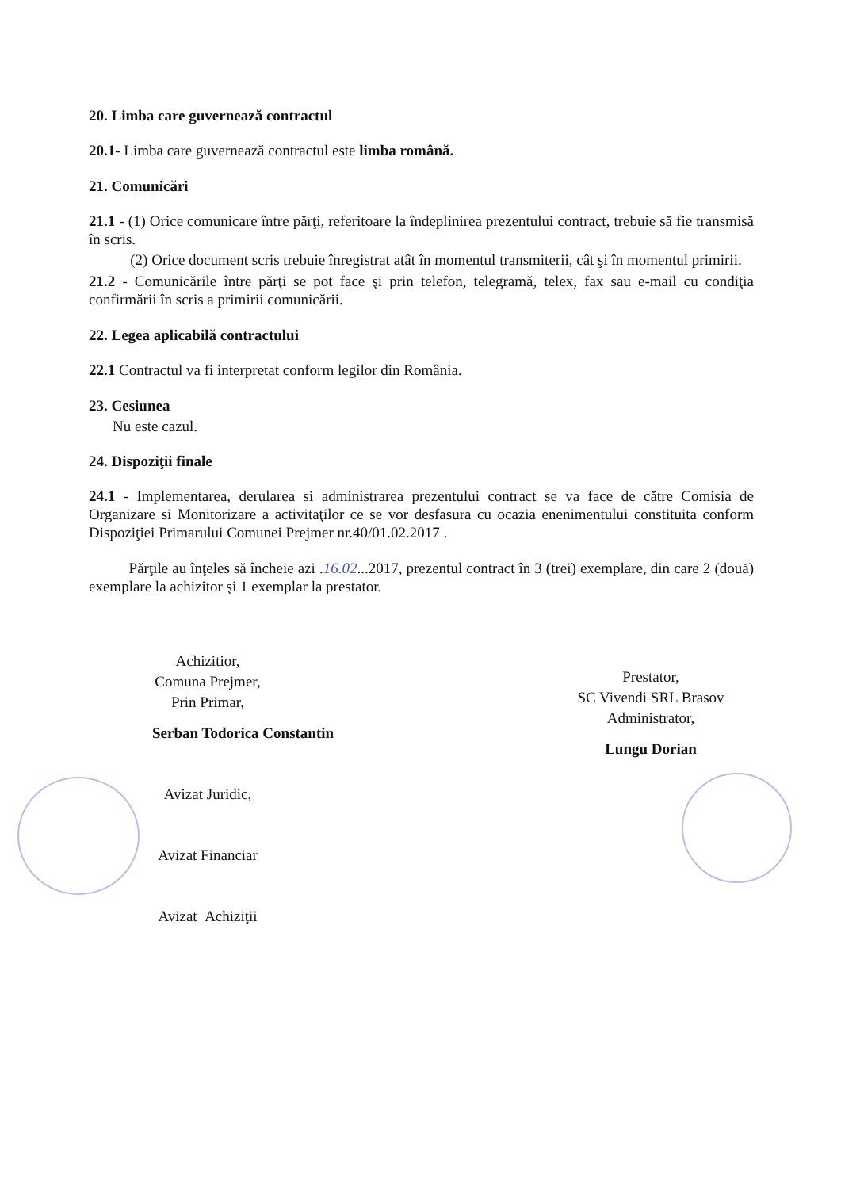20. Limba care guvernează contractul
20.1- Limba care guvernează contractul este limba română.
21. Comunicări
21.1 - (1) Orice comunicare între părţi, referitoare la îndeplinirea prezentului contract, trebuie să fie transmisă în scris.
(2) Orice document scris trebuie înregistrat atât în momentul transmiterii, cât şi în momentul primirii.
21.2 - Comunicările între părţi se pot face şi prin telefon, telegramă, telex, fax sau e-mail cu condiţia confirmării în scris a primirii comunicării.
22. Legea aplicabilă contractului
22.1 Contractul va fi interpretat conform legilor din România.
23. Cesiunea
Nu este cazul.
24. Dispoziţii finale
24.1 - Implementarea, derularea si administrarea prezentului contract se va face de către Comisia de Organizare si Monitorizare a activitaţilor ce se vor desfasura cu ocazia enenimentului constituita conform Dispoziţiei Primarului Comunei Prejmer nr.40/01.02.2017 .
Părţile au înţeles să încheie azi .16.02...2017, prezentul contract în 3 (trei) exemplare, din care 2 (două) exemplare la achizitor şi 1 exemplar la prestator.
Achizitior,
Comuna Prejmer,
Prin Primar,
Serban Todorica Constantin
Avizat Juridic,
Avizat Financiar
Avizat Achiziţii
Prestator,
SC Vivendi SRL Brasov
Administrator,
Lungu Dorian